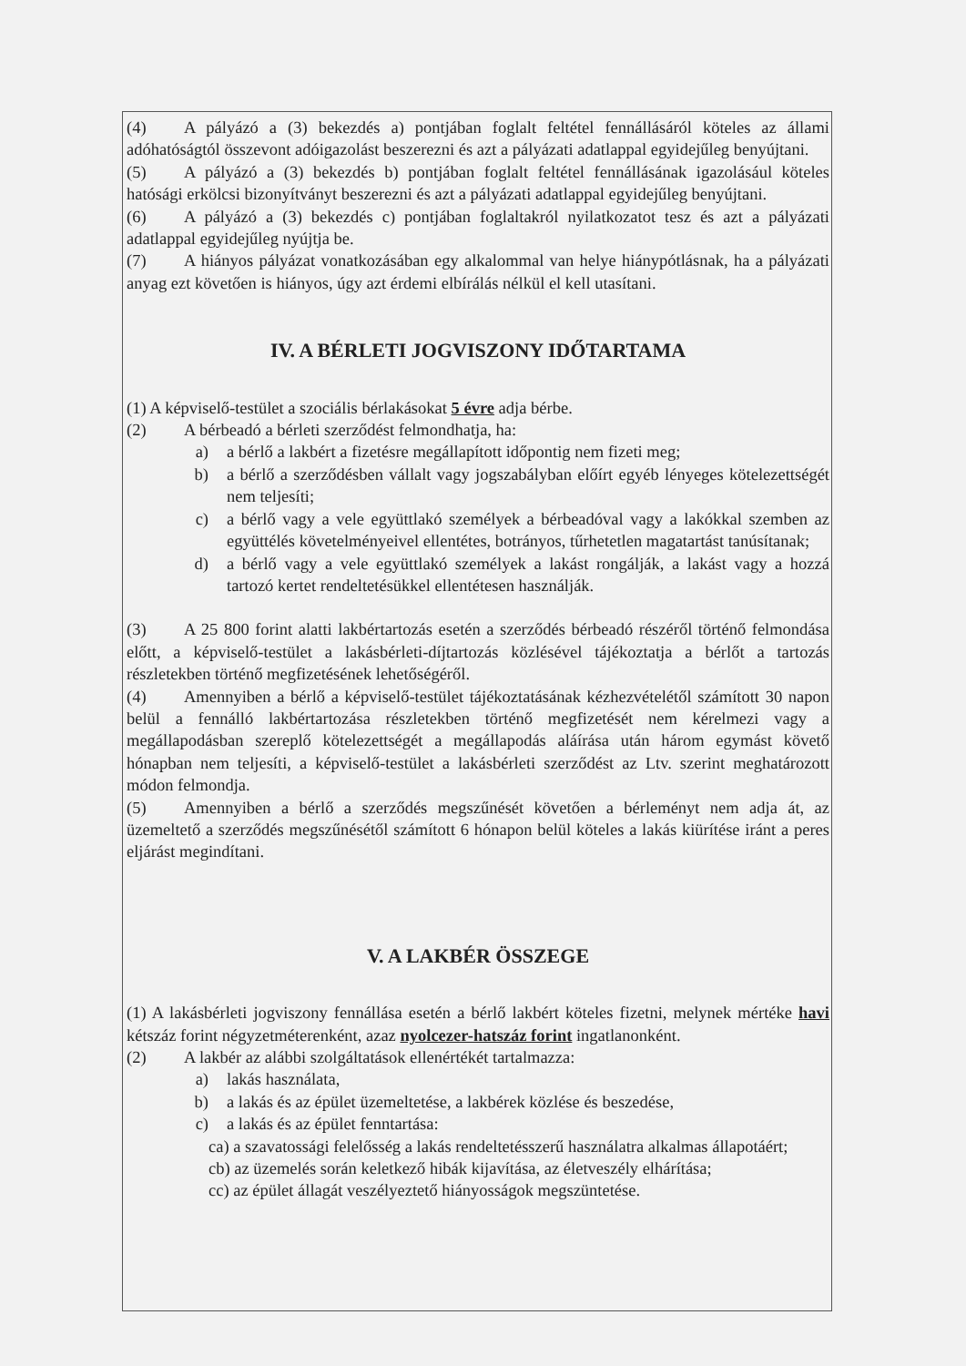(4) A pályázó a (3) bekezdés a) pontjában foglalt feltétel fennállásáról köteles az állami adóhatóságtól összevont adóigazolást beszerezni és azt a pályázati adatlappal egyidejűleg benyújtani.
(5) A pályázó a (3) bekezdés b) pontjában foglalt feltétel fennállásának igazolásául köteles hatósági erkölcsi bizonyítványt beszerezni és azt a pályázati adatlappal egyidejűleg benyújtani.
(6) A pályázó a (3) bekezdés c) pontjában foglaltakról nyilatkozatot tesz és azt a pályázati adatlappal egyidejűleg nyújtja be.
(7) A hiányos pályázat vonatkozásában egy alkalommal van helye hiánypótlásnak, ha a pályázati anyag ezt követően is hiányos, úgy azt érdemi elbírálás nélkül el kell utasítani.
IV. A BÉRLETI JOGVISZONY IDŐTARTAMA
(1) A képviselő-testület a szociális bérlakásokat 5 évre adja bérbe.
(2) A bérbeadó a bérleti szerződést felmondhatja, ha:
a) a bérlő a lakbért a fizetésre megállapított időpontig nem fizeti meg;
b) a bérlő a szerződésben vállalt vagy jogszabályban előírt egyéb lényeges kötelezettségét nem teljesíti;
c) a bérlő vagy a vele együttlakó személyek a bérbeadóval vagy a lakókkal szemben az együttélés követelményeivel ellentétes, botrányos, tűrhetetlen magatartást tanúsítanak;
d) a bérlő vagy a vele együttlakó személyek a lakást rongálják, a lakást vagy a hozzá tartozó kertet rendeltetésükkel ellentétesen használják.
(3) A 25 800 forint alatti lakbértartozás esetén a szerződés bérbeadó részéről történő felmondása előtt, a képviselő-testület a lakásbérleti-díjtartozás közlésével tájékoztatja a bérlőt a tartozás részletekben történő megfizetésének lehetőségéről.
(4) Amennyiben a bérlő a képviselő-testület tájékoztatásának kézhezvételétől számított 30 napon belül a fennálló lakbértartozása részletekben történő megfizetését nem kérelmezi vagy a megállapodásban szereplő kötelezettségét a megállapodás aláírása után három egymást követő hónapban nem teljesíti, a képviselő-testület a lakásbérleti szerződést az Ltv. szerint meghatározott módon felmondja.
(5) Amennyiben a bérlő a szerződés megszűnését követően a bérleményt nem adja át, az üzemeltető a szerződés megszűnésétől számított 6 hónapon belül köteles a lakás kiürítése iránt a peres eljárást megindítani.
V. A LAKBÉR ÖSSZEGE
(1) A lakásbérleti jogviszony fennállása esetén a bérlő lakbért köteles fizetni, melynek mértéke havi kétszáz forint négyzetméterenként, azaz nyolcezer-hatszáz forint ingatlanonként.
(2) A lakbér az alábbi szolgáltatások ellenértékét tartalmazza:
a) lakás használata,
b) a lakás és az épület üzemeltetése, a lakbérek közlése és beszedése,
c) a lakás és az épület fenntartása:
ca) a szavatossági felelősség a lakás rendeltetésszerű használatra alkalmas állapotáért;
cb) az üzemelés során keletkező hibák kijavítása, az életveszély elhárítása;
cc) az épület állagát veszélyeztető hiányosságok megszüntetése.